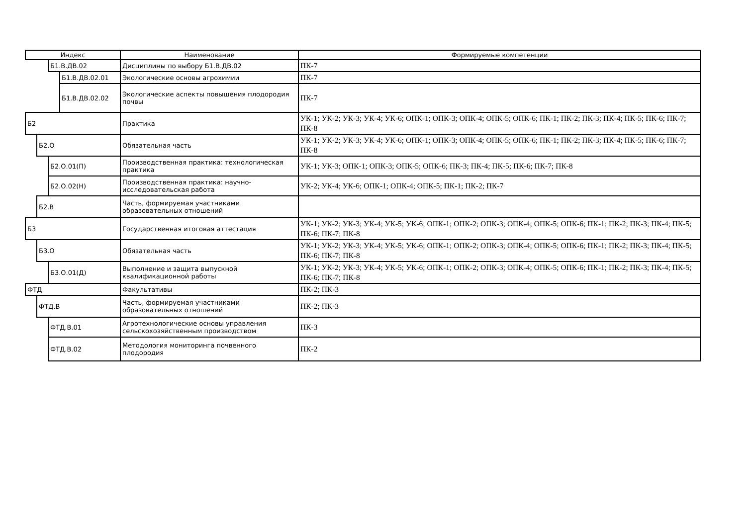| Индекс | | | | Наименование | Формируемые компетенции |
| --- | --- | --- | --- | --- | --- |
| | | Б1.В.ДВ.02 | | Дисциплины по выбору Б1.В.ДВ.02 | ПК-7 |
| | | | Б1.В.ДВ.02.01 | Экологические основы агрохимии | ПК-7 |
| | | | Б1.В.ДВ.02.02 | Экологические аспекты повышения плодородия почвы | ПК-7 |
| Б2 | | | | Практика | УК-1; УК-2; УК-3; УК-4; УК-6; ОПК-1; ОПК-3; ОПК-4; ОПК-5; ОПК-6; ПК-1; ПК-2; ПК-3; ПК-4; ПК-5; ПК-6; ПК-7; ПК-8 |
| | Б2.О | | | Обязательная часть | УК-1; УК-2; УК-3; УК-4; УК-6; ОПК-1; ОПК-3; ОПК-4; ОПК-5; ОПК-6; ПК-1; ПК-2; ПК-3; ПК-4; ПК-5; ПК-6; ПК-7; ПК-8 |
| | | Б2.О.01(П) | | Производственная практика: технологическая практика | УК-1; УК-3; ОПК-1; ОПК-3; ОПК-5; ОПК-6; ПК-3; ПК-4; ПК-5; ПК-6; ПК-7; ПК-8 |
| | | Б2.О.02(Н) | | Производственная практика: научно-исследовательская работа | УК-2; УК-4; УК-6; ОПК-1; ОПК-4; ОПК-5; ПК-1; ПК-2; ПК-7 |
| | Б2.В | | | Часть, формируемая участниками образовательных отношений | |
| Б3 | | | | Государственная итоговая аттестация | УК-1; УК-2; УК-3; УК-4; УК-5; УК-6; ОПК-1; ОПК-2; ОПК-3; ОПК-4; ОПК-5; ОПК-6; ПК-1; ПК-2; ПК-3; ПК-4; ПК-5; ПК-6; ПК-7; ПК-8 |
| | Б3.О | | | Обязательная часть | УК-1; УК-2; УК-3; УК-4; УК-5; УК-6; ОПК-1; ОПК-2; ОПК-3; ОПК-4; ОПК-5; ОПК-6; ПК-1; ПК-2; ПК-3; ПК-4; ПК-5; ПК-6; ПК-7; ПК-8 |
| | | Б3.О.01(Д) | | Выполнение и защита выпускной квалификационной работы | УК-1; УК-2; УК-3; УК-4; УК-5; УК-6; ОПК-1; ОПК-2; ОПК-3; ОПК-4; ОПК-5; ОПК-6; ПК-1; ПК-2; ПК-3; ПК-4; ПК-5; ПК-6; ПК-7; ПК-8 |
| ФТД | | | | Факультативы | ПК-2; ПК-3 |
| | ФТД.В | | | Часть, формируемая участниками образовательных отношений | ПК-2; ПК-3 |
| | | ФТД.В.01 | | Агротехнологические основы управления сельскохозяйственным производством | ПК-3 |
| | | ФТД.В.02 | | Методология мониторинга почвенного плодородия | ПК-2 |